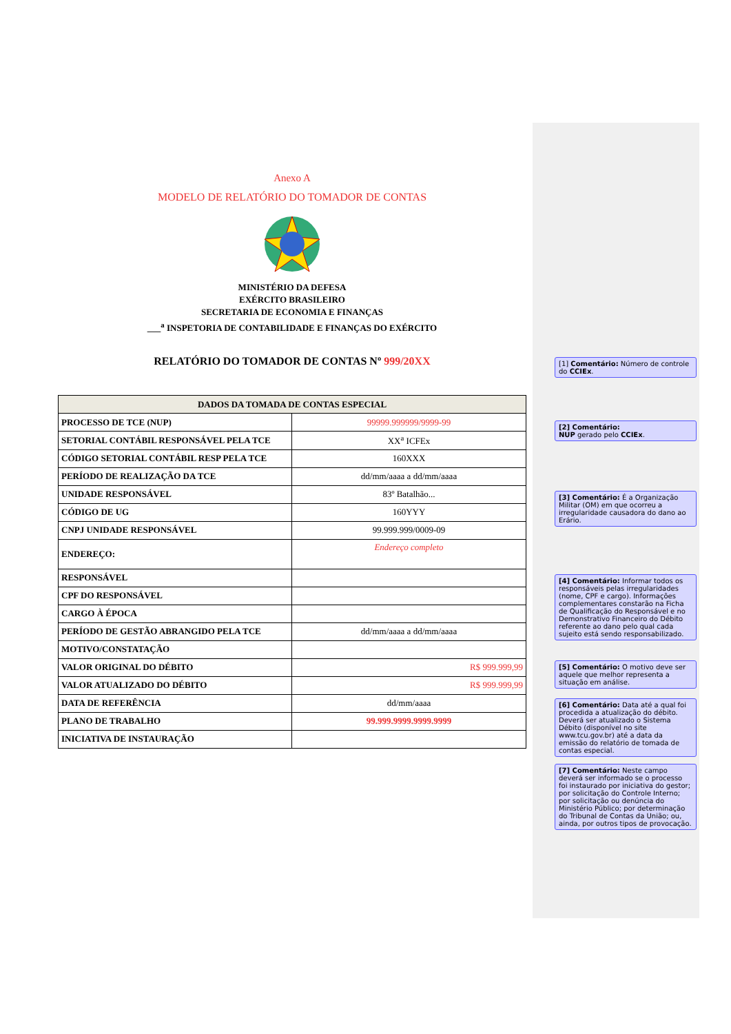[1] Comentário: Número de controle do CCIEx.
[2] Comentário:
NUP gerado pelo CCIEx.
[3] Comentário: É a Organização Militar (OM) em que ocorreu a irregularidade causadora do dano ao Erário.
[4] Comentário: Informar todos os responsáveis pelas irregularidades (nome, CPF e cargo). Informações complementares constarão na Ficha de Qualificação do Responsável e no Demonstrativo Financeiro do Débito referente ao dano pelo qual cada sujeito está sendo responsabilizado.
[5] Comentário: O motivo deve ser aquele que melhor representa a situação em análise.
[6] Comentário: Data até a qual foi procedida a atualização do débito. Deverá ser atualizado o Sistema Débito (disponível no site www.tcu.gov.br) até a data da emissão do relatório de tomada de contas especial.
[7] Comentário: Neste campo deverá ser informado se o processo foi instaurado por iniciativa do gestor; por solicitação do Controle Interno; por solicitação ou denúncia do Ministério Público; por determinação do Tribunal de Contas da União; ou, ainda, por outros tipos de provocação.
Anexo A
MODELO DE RELATÓRIO DO TOMADOR DE CONTAS
MINISTÉRIO DA DEFESA
EXÉRCITO BRASILEIRO
SECRETARIA DE ECONOMIA E FINANÇAS
___<sup>a</sup> INSPETORIA DE CONTABILIDADE E FINANÇAS DO EXÉRCITO
RELATÓRIO DO TOMADOR DE CONTAS Nº 999/20XX
| DADOS DA TOMADA DE CONTAS ESPECIAL | |
| --- | --- |
| PROCESSO DE TCE (NUP) | 99999.999999/9999-99 |
| SETORIAL CONTÁBIL RESPONSÁVEL PELA TCE | XX<sup>a</sup> ICFEx |
| CÓDIGO SETORIAL CONTÁBIL RESP PELA TCE | 160XXX |
| PERÍODO DE REALIZAÇÃO DA TCE | dd/mm/aaaa a dd/mm/aaaa |
| UNIDADE RESPONSÁVEL | 83º Batalhão... |
| CÓDIGO DE UG | 160YYY |
| CNPJ UNIDADE RESPONSÁVEL | 99.999.999/0009-09 |
| ENDEREÇO: | Endereço completo |
| RESPONSÁVEL | |
| CPF DO RESPONSÁVEL | |
| CARGO À ÉPOCA | |
| PERÍODO DE GESTÃO ABRANGIDO PELA TCE | dd/mm/aaaa a dd/mm/aaaa |
| MOTIVO/CONSTATAÇÃO | |
| VALOR ORIGINAL DO DÉBITO | R$ 999.999,99 |
| VALOR ATUALIZADO DO DÉBITO | R$ 999.999,99 |
| DATA DE REFERÊNCIA | dd/mm/aaaa |
| PLANO DE TRABALHO | 99.999.9999.9999.9999 |
| INICIATIVA DE INSTAURAÇÃO | |